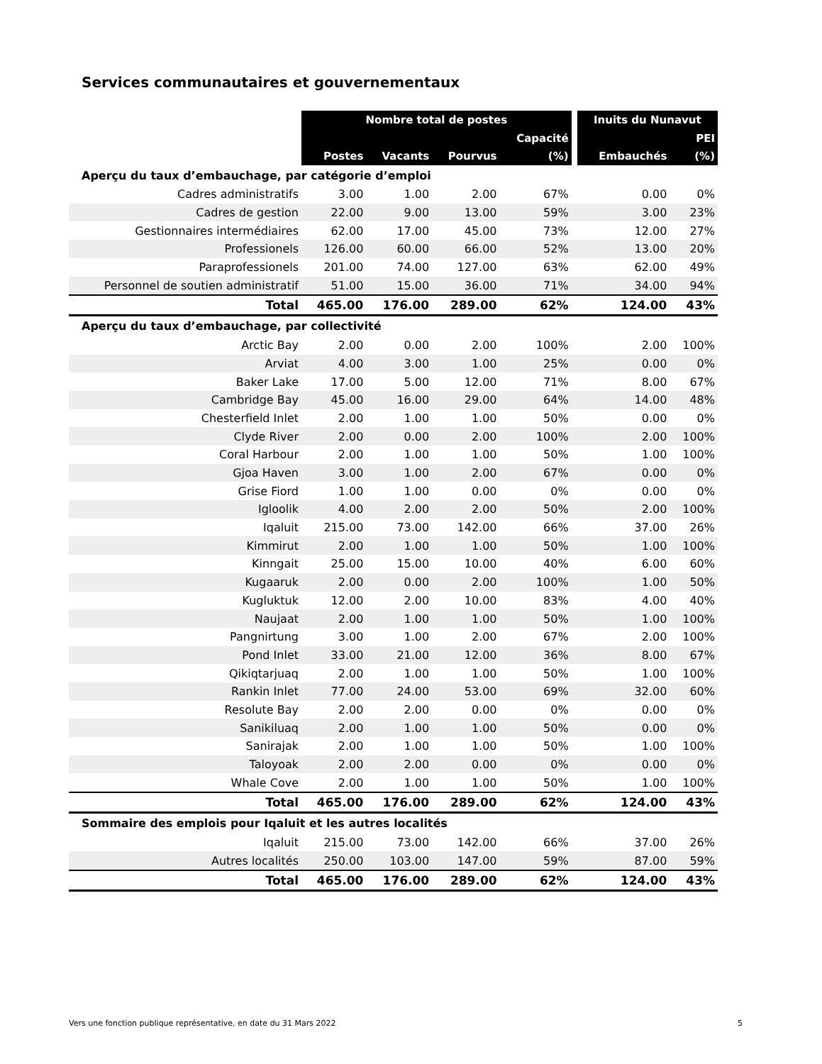Services communautaires et gouvernementaux
| | Nombre total de postes | | | | | Inuits du Nunavut | |
| --- | --- | --- | --- | --- | --- | --- | --- |
| | | | | Capacité | | | PEI |
| | Postes | Vacants | Pourvus | (%) | | Embauchés | (%) |
| Aperçu du taux d’embauchage, par catégorie d’emploi | | | | | | | |
| Cadres administratifs | 3.00 | 1.00 | 2.00 | 67% | | 0.00 | 0% |
| Cadres de gestion | 22.00 | 9.00 | 13.00 | 59% | | 3.00 | 23% |
| Gestionnaires intermédiaires | 62.00 | 17.00 | 45.00 | 73% | | 12.00 | 27% |
| Professionels | 126.00 | 60.00 | 66.00 | 52% | | 13.00 | 20% |
| Paraprofessionels | 201.00 | 74.00 | 127.00 | 63% | | 62.00 | 49% |
| Personnel de soutien administratif | 51.00 | 15.00 | 36.00 | 71% | | 34.00 | 94% |
| Total | 465.00 | 176.00 | 289.00 | 62% | | 124.00 | 43% |
| Aperçu du taux d’embauchage, par collectivité | | | | | | | |
| Arctic Bay | 2.00 | 0.00 | 2.00 | 100% | | 2.00 | 100% |
| Arviat | 4.00 | 3.00 | 1.00 | 25% | | 0.00 | 0% |
| Baker Lake | 17.00 | 5.00 | 12.00 | 71% | | 8.00 | 67% |
| Cambridge Bay | 45.00 | 16.00 | 29.00 | 64% | | 14.00 | 48% |
| Chesterfield Inlet | 2.00 | 1.00 | 1.00 | 50% | | 0.00 | 0% |
| Clyde River | 2.00 | 0.00 | 2.00 | 100% | | 2.00 | 100% |
| Coral Harbour | 2.00 | 1.00 | 1.00 | 50% | | 1.00 | 100% |
| Gjoa Haven | 3.00 | 1.00 | 2.00 | 67% | | 0.00 | 0% |
| Grise Fiord | 1.00 | 1.00 | 0.00 | 0% | | 0.00 | 0% |
| Igloolik | 4.00 | 2.00 | 2.00 | 50% | | 2.00 | 100% |
| Iqaluit | 215.00 | 73.00 | 142.00 | 66% | | 37.00 | 26% |
| Kimmirut | 2.00 | 1.00 | 1.00 | 50% | | 1.00 | 100% |
| Kinngait | 25.00 | 15.00 | 10.00 | 40% | | 6.00 | 60% |
| Kugaaruk | 2.00 | 0.00 | 2.00 | 100% | | 1.00 | 50% |
| Kugluktuk | 12.00 | 2.00 | 10.00 | 83% | | 4.00 | 40% |
| Naujaat | 2.00 | 1.00 | 1.00 | 50% | | 1.00 | 100% |
| Pangnirtung | 3.00 | 1.00 | 2.00 | 67% | | 2.00 | 100% |
| Pond Inlet | 33.00 | 21.00 | 12.00 | 36% | | 8.00 | 67% |
| Qikiqtarjuaq | 2.00 | 1.00 | 1.00 | 50% | | 1.00 | 100% |
| Rankin Inlet | 77.00 | 24.00 | 53.00 | 69% | | 32.00 | 60% |
| Resolute Bay | 2.00 | 2.00 | 0.00 | 0% | | 0.00 | 0% |
| Sanikiluaq | 2.00 | 1.00 | 1.00 | 50% | | 0.00 | 0% |
| Sanirajak | 2.00 | 1.00 | 1.00 | 50% | | 1.00 | 100% |
| Taloyoak | 2.00 | 2.00 | 0.00 | 0% | | 0.00 | 0% |
| Whale Cove | 2.00 | 1.00 | 1.00 | 50% | | 1.00 | 100% |
| Total | 465.00 | 176.00 | 289.00 | 62% | | 124.00 | 43% |
| Sommaire des emplois pour Iqaluit et les autres localités | | | | | | | |
| Iqaluit | 215.00 | 73.00 | 142.00 | 66% | | 37.00 | 26% |
| Autres localités | 250.00 | 103.00 | 147.00 | 59% | | 87.00 | 59% |
| Total | 465.00 | 176.00 | 289.00 | 62% | | 124.00 | 43% |
Vers une fonction publique représentative, en date du 31 Mars 2022 5